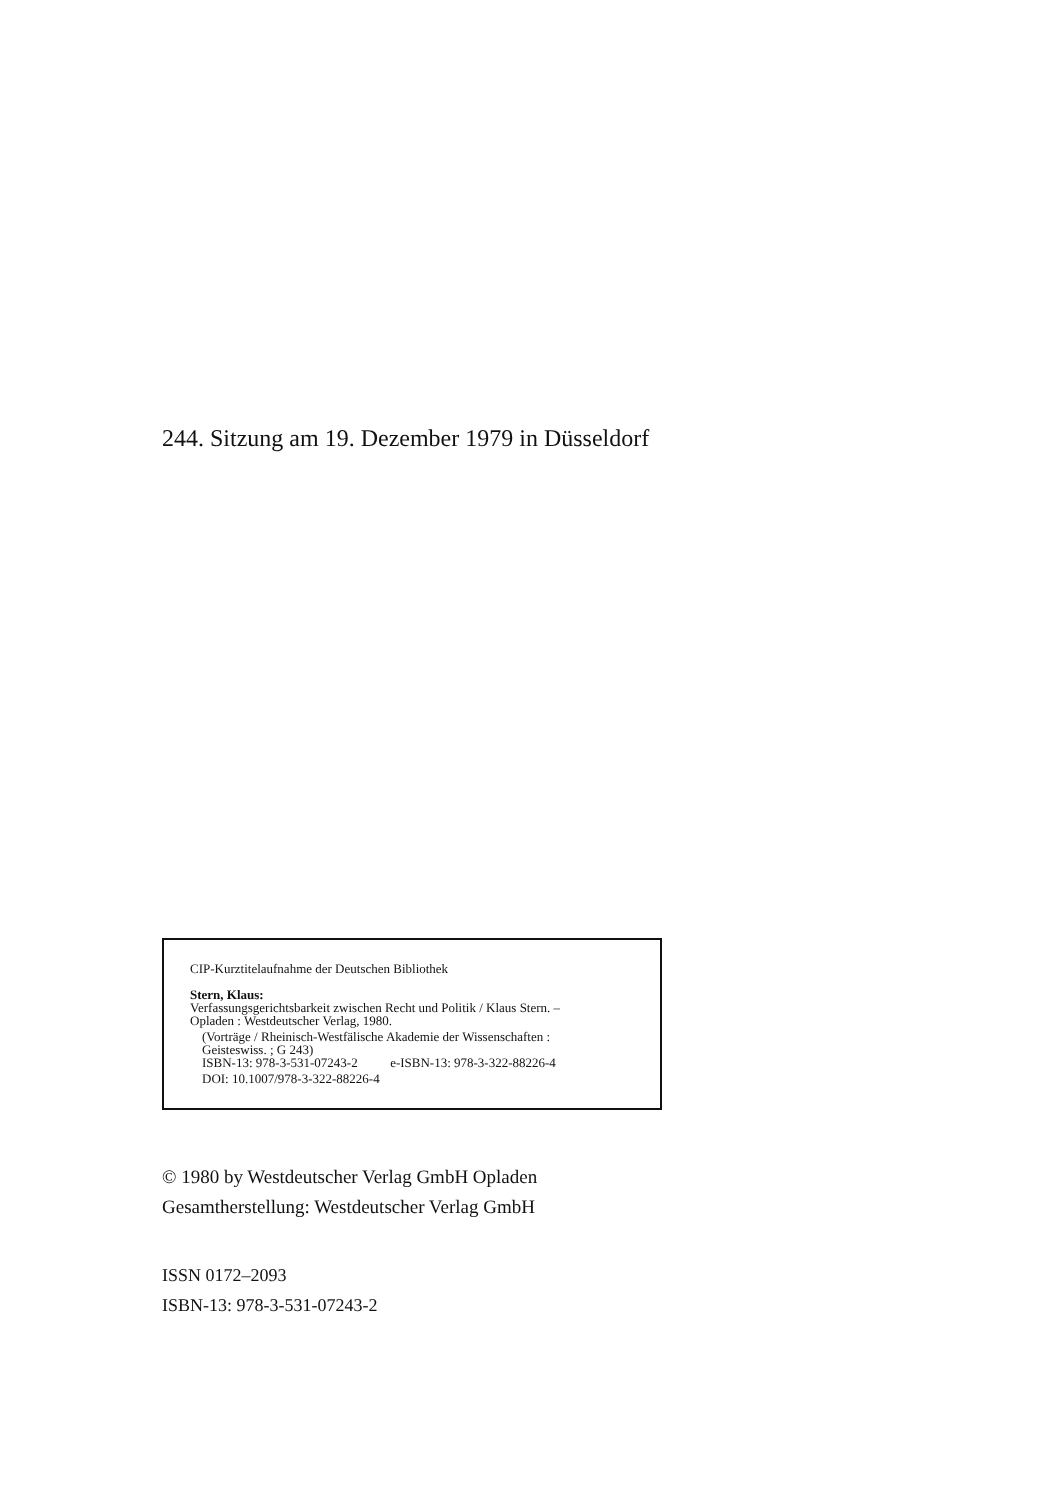244. Sitzung am 19. Dezember 1979 in Düsseldorf
CIP-Kurztitelaufnahme der Deutschen Bibliothek
Stern, Klaus:
Verfassungsgerichtsbarkeit zwischen Recht und Politik / Klaus Stern. –
Opladen : Westdeutscher Verlag, 1980.
(Vorträge / Rheinisch-Westfälische Akademie der Wissenschaften :
Geisteswiss. ; G 243)
ISBN-13: 978-3-531-07243-2 e-ISBN-13: 978-3-322-88226-4
DOI: 10.1007/978-3-322-88226-4
© 1980 by Westdeutscher Verlag GmbH Opladen
Gesamtherstellung: Westdeutscher Verlag GmbH
ISSN 0172–2093
ISBN-13: 978-3-531-07243-2